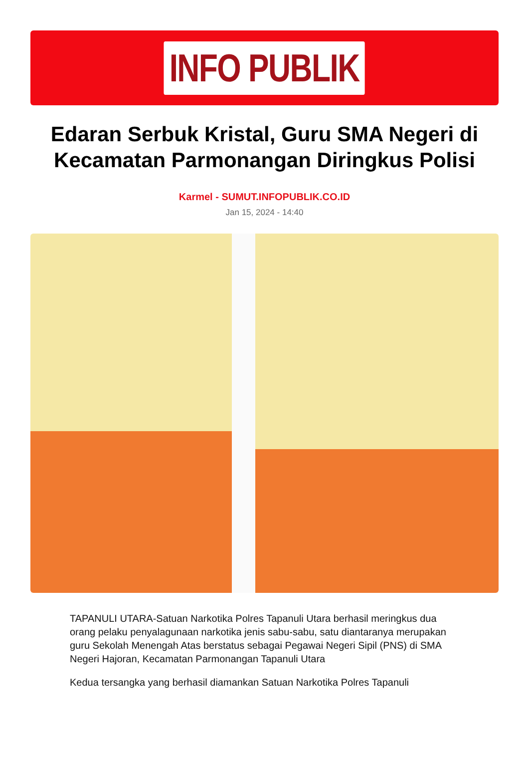INFO PUBLIK
Edaran Serbuk Kristal, Guru SMA Negeri di Kecamatan Parmonangan Diringkus Polisi
Karmel - SUMUT.INFOPUBLIK.CO.ID
Jan 15, 2024 - 14:40
TAPANULI UTARA-Satuan Narkotika Polres Tapanuli Utara berhasil meringkus dua orang pelaku penyalagunaan narkotika jenis sabu-sabu, satu diantaranya merupakan guru Sekolah Menengah Atas berstatus sebagai Pegawai Negeri Sipil (PNS) di SMA Negeri Hajoran, Kecamatan Parmonangan Tapanuli Utara
Kedua tersangka yang berhasil diamankan Satuan Narkotika Polres Tapanuli